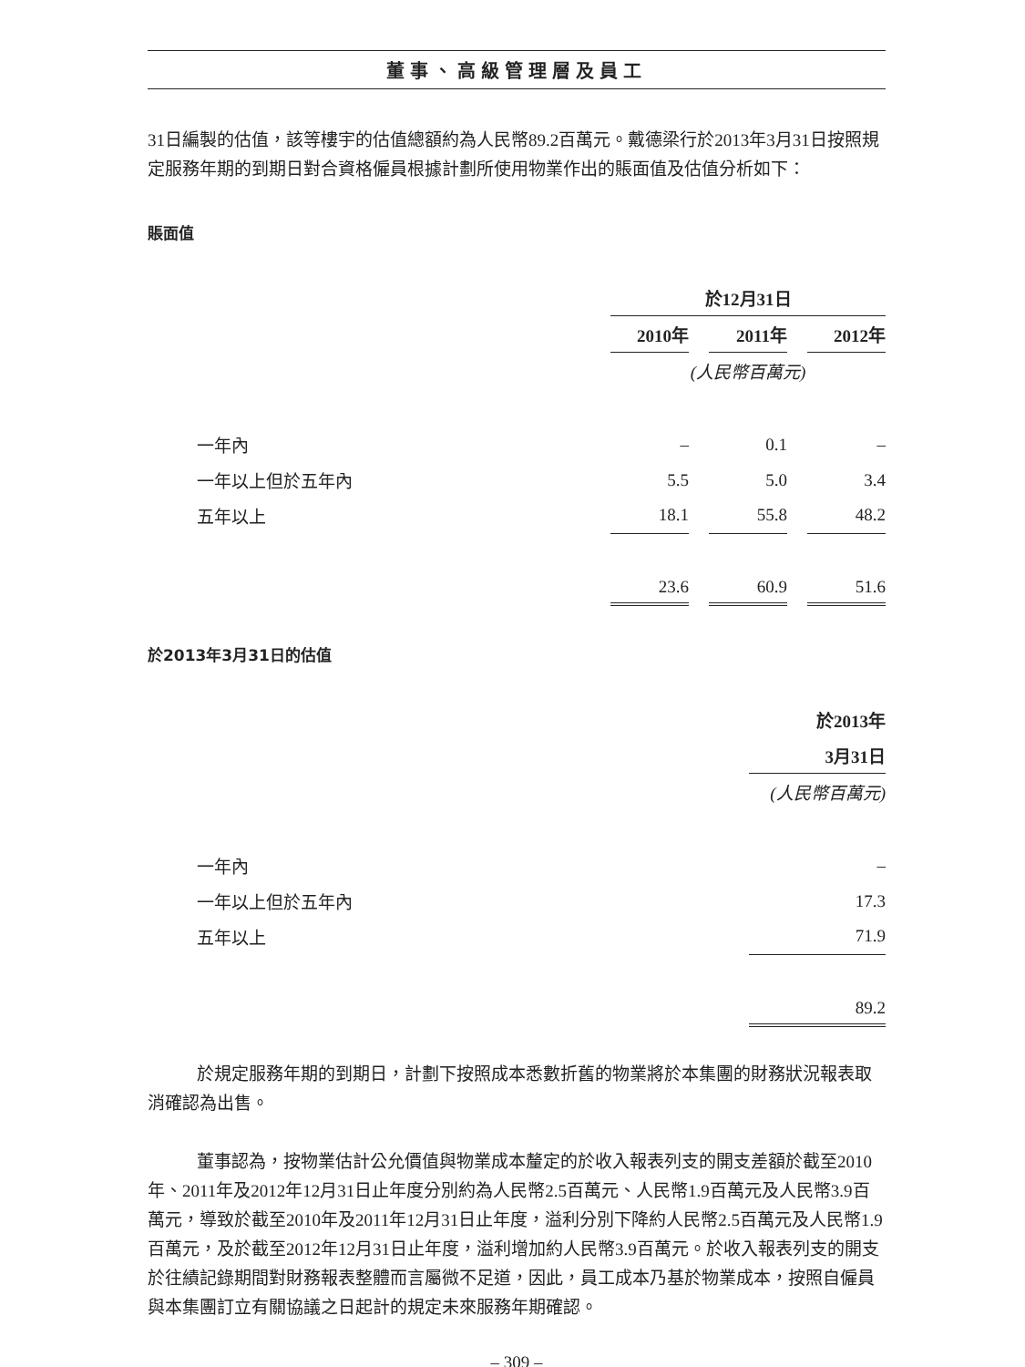董事、高級管理層及員工
31日編製的估值，該等樓宇的估值總額約為人民幣89.2百萬元。戴德梁行於2013年3月31日按照規定服務年期的到期日對合資格僱員根據計劃所使用物業作出的賬面值及估值分析如下：
賬面值
| | 於12月31日 | | | | |
| | 2010年 | | 2011年 | | 2012年 |
| | (人民幣百萬元) | | | | |
| 一年內 | – | | 0.1 | | – |
| 一年以上但於五年內 | 5.5 | | 5.0 | | 3.4 |
| 五年以上 | 18.1 | | 55.8 | | 48.2 |
| | 23.6 | | 60.9 | | 51.6 |
於2013年3月31日的估值
| | 於2013年 |
| | 3月31日 |
| | (人民幣百萬元) |
| 一年內 | – |
| 一年以上但於五年內 | 17.3 |
| 五年以上 | 71.9 |
| | 89.2 |
於規定服務年期的到期日，計劃下按照成本悉數折舊的物業將於本集團的財務狀況報表取消確認為出售。
董事認為，按物業估計公允價值與物業成本釐定的於收入報表列支的開支差額於截至2010年、2011年及2012年12月31日止年度分別約為人民幣2.5百萬元、人民幣1.9百萬元及人民幣3.9百萬元，導致於截至2010年及2011年12月31日止年度，溢利分別下降約人民幣2.5百萬元及人民幣1.9百萬元，及於截至2012年12月31日止年度，溢利增加約人民幣3.9百萬元。於收入報表列支的開支於往績記錄期間對財務報表整體而言屬微不足道，因此，員工成本乃基於物業成本，按照自僱員與本集團訂立有關協議之日起計的規定未來服務年期確認。
– 309 –